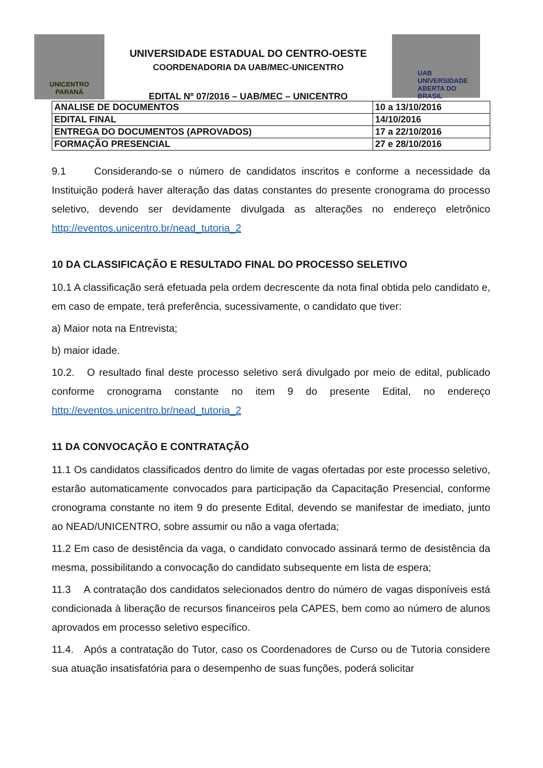UNICENTRO
PARANÁ
UNIVERSIDADE ESTADUAL DO CENTRO-OESTE
COORDENADORIA DA UAB/MEC-UNICENTRO
EDITAL Nº 07/2016 – UAB/MEC – UNICENTRO
UAB UNIVERSIDADE
ABERTA DO BRASIL
| ANALISE DE DOCUMENTOS | 10 a 13/10/2016 |
| EDITAL FINAL | 14/10/2016 |
| ENTREGA DO DOCUMENTOS (APROVADOS) | 17 a 22/10/2016 |
| FORMAÇÃO PRESENCIAL | 27 e 28/10/2016 |
9.1 Considerando-se o número de candidatos inscritos e conforme a necessidade da Instituição poderá haver alteração das datas constantes do presente cronograma do processo seletivo, devendo ser devidamente divulgada as alterações no endereço eletrônico http://eventos.unicentro.br/nead_tutoria_2
10 DA CLASSIFICAÇÃO E RESULTADO FINAL DO PROCESSO SELETIVO
10.1 A classificação será efetuada pela ordem decrescente da nota final obtida pelo candidato e, em caso de empate, terá preferência, sucessivamente, o candidato que tiver:
a) Maior nota na Entrevista;
b) maior idade.
10.2. O resultado final deste processo seletivo será divulgado por meio de edital, publicado conforme cronograma constante no item 9 do presente Edital, no endereço http://eventos.unicentro.br/nead_tutoria_2
11 DA CONVOCAÇÃO E CONTRATAÇÃO
11.1 Os candidatos classificados dentro do limite de vagas ofertadas por este processo seletivo, estarão automaticamente convocados para participação da Capacitação Presencial, conforme cronograma constante no item 9 do presente Edital, devendo se manifestar de imediato, junto ao NEAD/UNICENTRO, sobre assumir ou não a vaga ofertada;
11.2 Em caso de desistência da vaga, o candidato convocado assinará termo de desistência da mesma, possibilitando a convocação do candidato subsequente em lista de espera;
11.3 A contratação dos candidatos selecionados dentro do número de vagas disponíveis está condicionada à liberação de recursos financeiros pela CAPES, bem como ao número de alunos aprovados em processo seletivo específico.
11.4. Após a contratação do Tutor, caso os Coordenadores de Curso ou de Tutoria considere sua atuação insatisfatória para o desempenho de suas funções, poderá solicitar